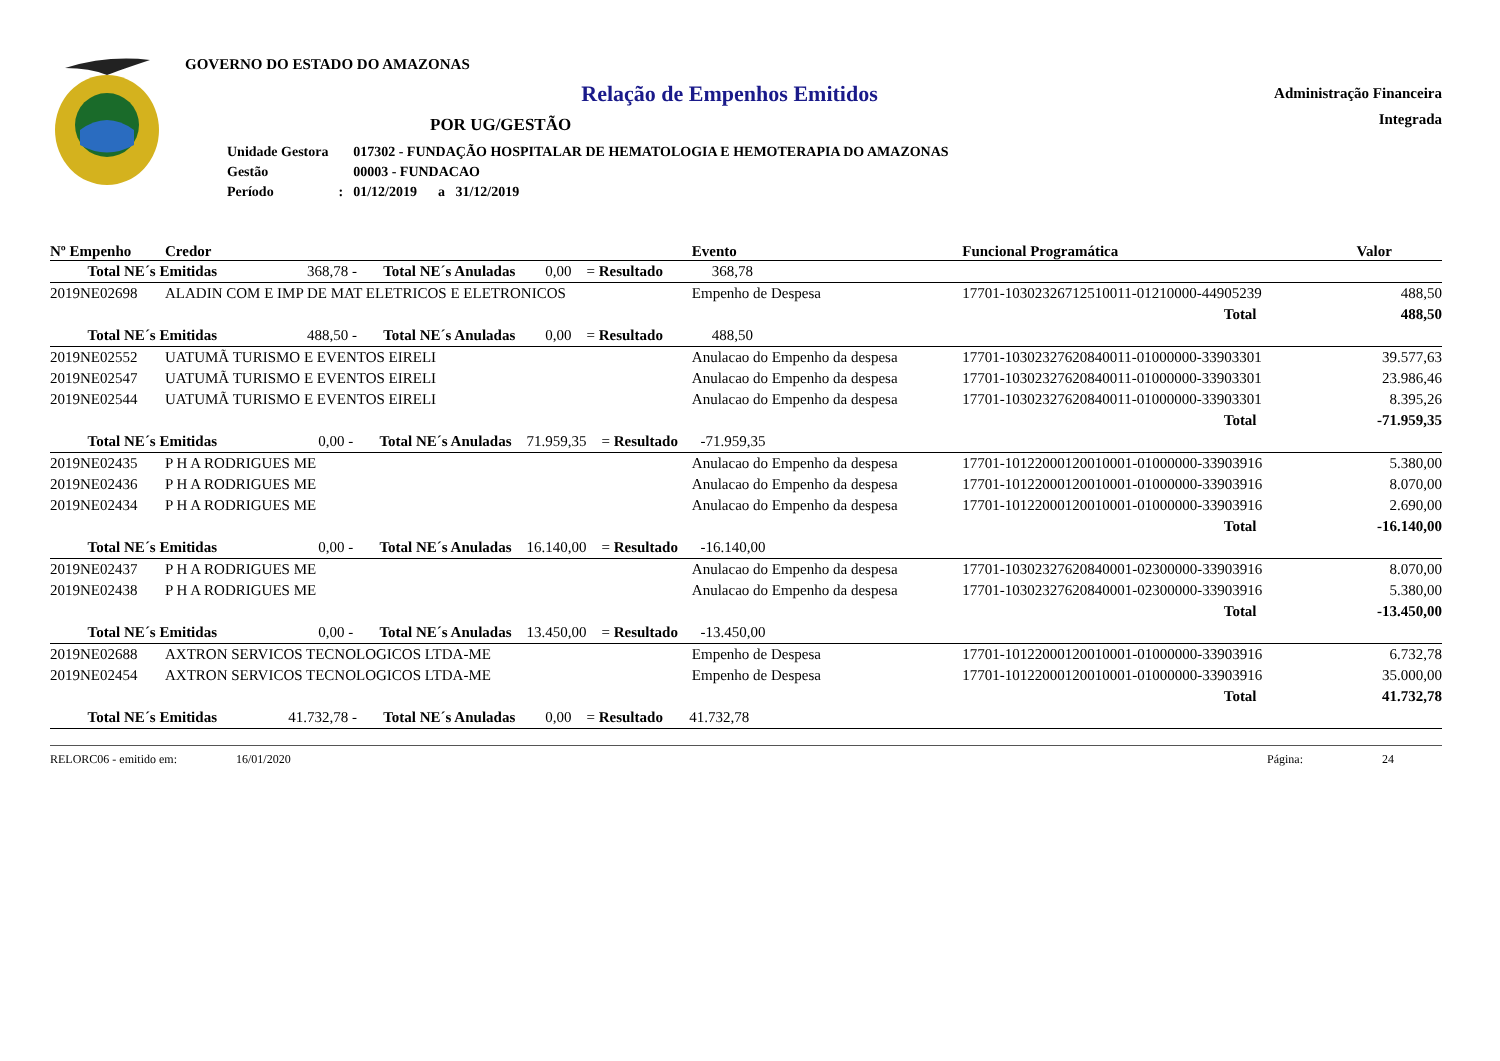GOVERNO DO ESTADO DO AMAZONAS
Relação de Empenhos Emitidos
POR UG/GESTÃO
| Unidade Gestora | | 017302 - FUNDAÇÃO HOSPITALAR DE HEMATOLOGIA E HEMOTERAPIA DO AMAZONAS |
| Gestão | | 00003 - FUNDACAO |
| Período | : | 01/12/2019 a 31/12/2019 |
Administração Financeira
Integrada
| Nº Empenho | Credor | | Evento | | Funcional Programática | Valor |
| --- | --- | --- | --- | --- | --- | --- |
| Total NE´s Emitidas 368,78 - Total NE´s Anuladas 0,00 = Resultado 368,78 | | | | | | |
| 2019NE02698 | ALADIN COM E IMP DE MAT ELETRICOS E ELETRONICOS | | Empenho de Despesa | | 17701-10302326712510011-01210000-44905239 | 488,50 |
| | | | | | Total | 488,50 |
| Total NE´s Emitidas 488,50 - Total NE´s Anuladas 0,00 = Resultado 488,50 | | | | | | |
| 2019NE02552 | UATUMÃ TURISMO E EVENTOS EIRELI | | Anulacao do Empenho da despesa | | 17701-10302327620840011-01000000-33903301 | 39.577,63 |
| 2019NE02547 | UATUMÃ TURISMO E EVENTOS EIRELI | | Anulacao do Empenho da despesa | | 17701-10302327620840011-01000000-33903301 | 23.986,46 |
| 2019NE02544 | UATUMÃ TURISMO E EVENTOS EIRELI | | Anulacao do Empenho da despesa | | 17701-10302327620840011-01000000-33903301 | 8.395,26 |
| | | | | | Total | -71.959,35 |
| Total NE´s Emitidas 0,00 - Total NE´s Anuladas 71.959,35 = Resultado -71.959,35 | | | | | | |
| 2019NE02435 | P H A RODRIGUES ME | | Anulacao do Empenho da despesa | | 17701-10122000120010001-01000000-33903916 | 5.380,00 |
| 2019NE02436 | P H A RODRIGUES ME | | Anulacao do Empenho da despesa | | 17701-10122000120010001-01000000-33903916 | 8.070,00 |
| 2019NE02434 | P H A RODRIGUES ME | | Anulacao do Empenho da despesa | | 17701-10122000120010001-01000000-33903916 | 2.690,00 |
| | | | | | Total | -16.140,00 |
| Total NE´s Emitidas 0,00 - Total NE´s Anuladas 16.140,00 = Resultado -16.140,00 | | | | | | |
| 2019NE02437 | P H A RODRIGUES ME | | Anulacao do Empenho da despesa | | 17701-10302327620840001-02300000-33903916 | 8.070,00 |
| 2019NE02438 | P H A RODRIGUES ME | | Anulacao do Empenho da despesa | | 17701-10302327620840001-02300000-33903916 | 5.380,00 |
| | | | | | Total | -13.450,00 |
| Total NE´s Emitidas 0,00 - Total NE´s Anuladas 13.450,00 = Resultado -13.450,00 | | | | | | |
| 2019NE02688 | AXTRON SERVICOS TECNOLOGICOS LTDA-ME | | Empenho de Despesa | | 17701-10122000120010001-01000000-33903916 | 6.732,78 |
| 2019NE02454 | AXTRON SERVICOS TECNOLOGICOS LTDA-ME | | Empenho de Despesa | | 17701-10122000120010001-01000000-33903916 | 35.000,00 |
| | | | | | Total | 41.732,78 |
| Total NE´s Emitidas 41.732,78 - Total NE´s Anuladas 0,00 = Resultado 41.732,78 | | | | | | |
RELORC06 - emitido em: 16/01/2020 Página: 24